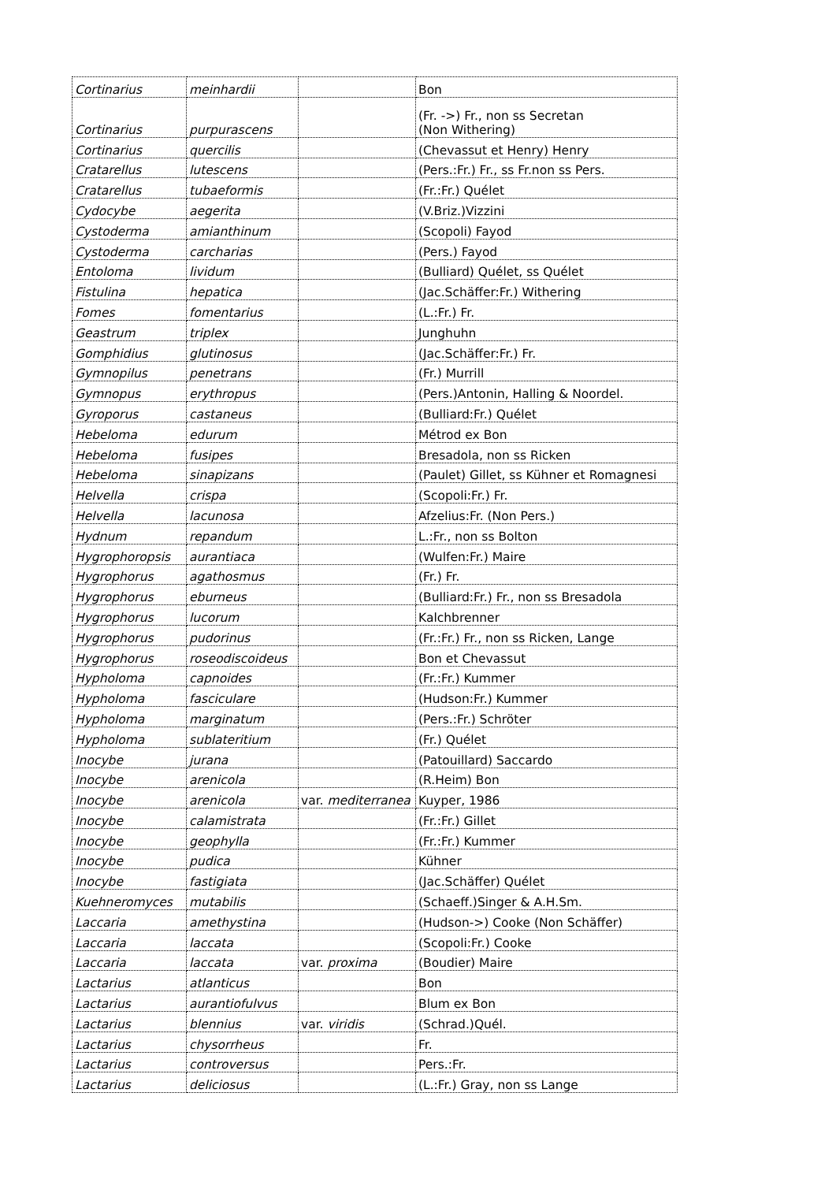| Cortinarius | meinhardii | | Bon |
| Cortinarius | purpurascens | | (Fr. ->) Fr., non ss Secretan (Non Withering) |
| Cortinarius | quercilis | | (Chevassut et Henry) Henry |
| Cratarellus | lutescens | | (Pers.:Fr.) Fr., ss Fr.non ss Pers. |
| Cratarellus | tubaeformis | | (Fr.:Fr.) Quélet |
| Cydocybe | aegerita | | (V.Briz.)Vizzini |
| Cystoderma | amianthinum | | (Scopoli) Fayod |
| Cystoderma | carcharias | | (Pers.) Fayod |
| Entoloma | lividum | | (Bulliard) Quélet, ss Quélet |
| Fistulina | hepatica | | (Jac.Schäffer:Fr.) Withering |
| Fomes | fomentarius | | (L.:Fr.) Fr. |
| Geastrum | triplex | | Junghuhn |
| Gomphidius | glutinosus | | (Jac.Schäffer:Fr.) Fr. |
| Gymnopilus | penetrans | | (Fr.) Murrill |
| Gymnopus | erythropus | | (Pers.)Antonin, Halling & Noordel. |
| Gyroporus | castaneus | | (Bulliard:Fr.) Quélet |
| Hebeloma | edurum | | Métrod ex Bon |
| Hebeloma | fusipes | | Bresadola, non ss Ricken |
| Hebeloma | sinapizans | | (Paulet) Gillet, ss Kühner et Romagnesi |
| Helvella | crispa | | (Scopoli:Fr.) Fr. |
| Helvella | lacunosa | | Afzelius:Fr. (Non Pers.) |
| Hydnum | repandum | | L.:Fr., non ss Bolton |
| Hygrophoropsis | aurantiaca | | (Wulfen:Fr.) Maire |
| Hygrophorus | agathosmus | | (Fr.) Fr. |
| Hygrophorus | eburneus | | (Bulliard:Fr.) Fr., non ss Bresadola |
| Hygrophorus | lucorum | | Kalchbrenner |
| Hygrophorus | pudorinus | | (Fr.:Fr.) Fr., non ss Ricken, Lange |
| Hygrophorus | roseodiscoideus | | Bon et Chevassut |
| Hypholoma | capnoides | | (Fr.:Fr.) Kummer |
| Hypholoma | fasciculare | | (Hudson:Fr.) Kummer |
| Hypholoma | marginatum | | (Pers.:Fr.) Schröter |
| Hypholoma | sublateritium | | (Fr.) Quélet |
| Inocybe | jurana | | (Patouillard) Saccardo |
| Inocybe | arenicola | | (R.Heim) Bon |
| Inocybe | arenicola | var. mediterranea | Kuyper, 1986 |
| Inocybe | calamistrata | | (Fr.:Fr.) Gillet |
| Inocybe | geophylla | | (Fr.:Fr.) Kummer |
| Inocybe | pudica | | Kühner |
| Inocybe | fastigiata | | (Jac.Schäffer) Quélet |
| Kuehneromyces | mutabilis | | (Schaeff.)Singer & A.H.Sm. |
| Laccaria | amethystina | | (Hudson->) Cooke (Non Schäffer) |
| Laccaria | laccata | | (Scopoli:Fr.) Cooke |
| Laccaria | laccata | var. proxima | (Boudier) Maire |
| Lactarius | atlanticus | | Bon |
| Lactarius | aurantiofulvus | | Blum ex Bon |
| Lactarius | blennius | var. viridis | (Schrad.)Quél. |
| Lactarius | chysorrheus | | Fr. |
| Lactarius | controversus | | Pers.:Fr. |
| Lactarius | deliciosus | | (L.:Fr.) Gray, non ss Lange |